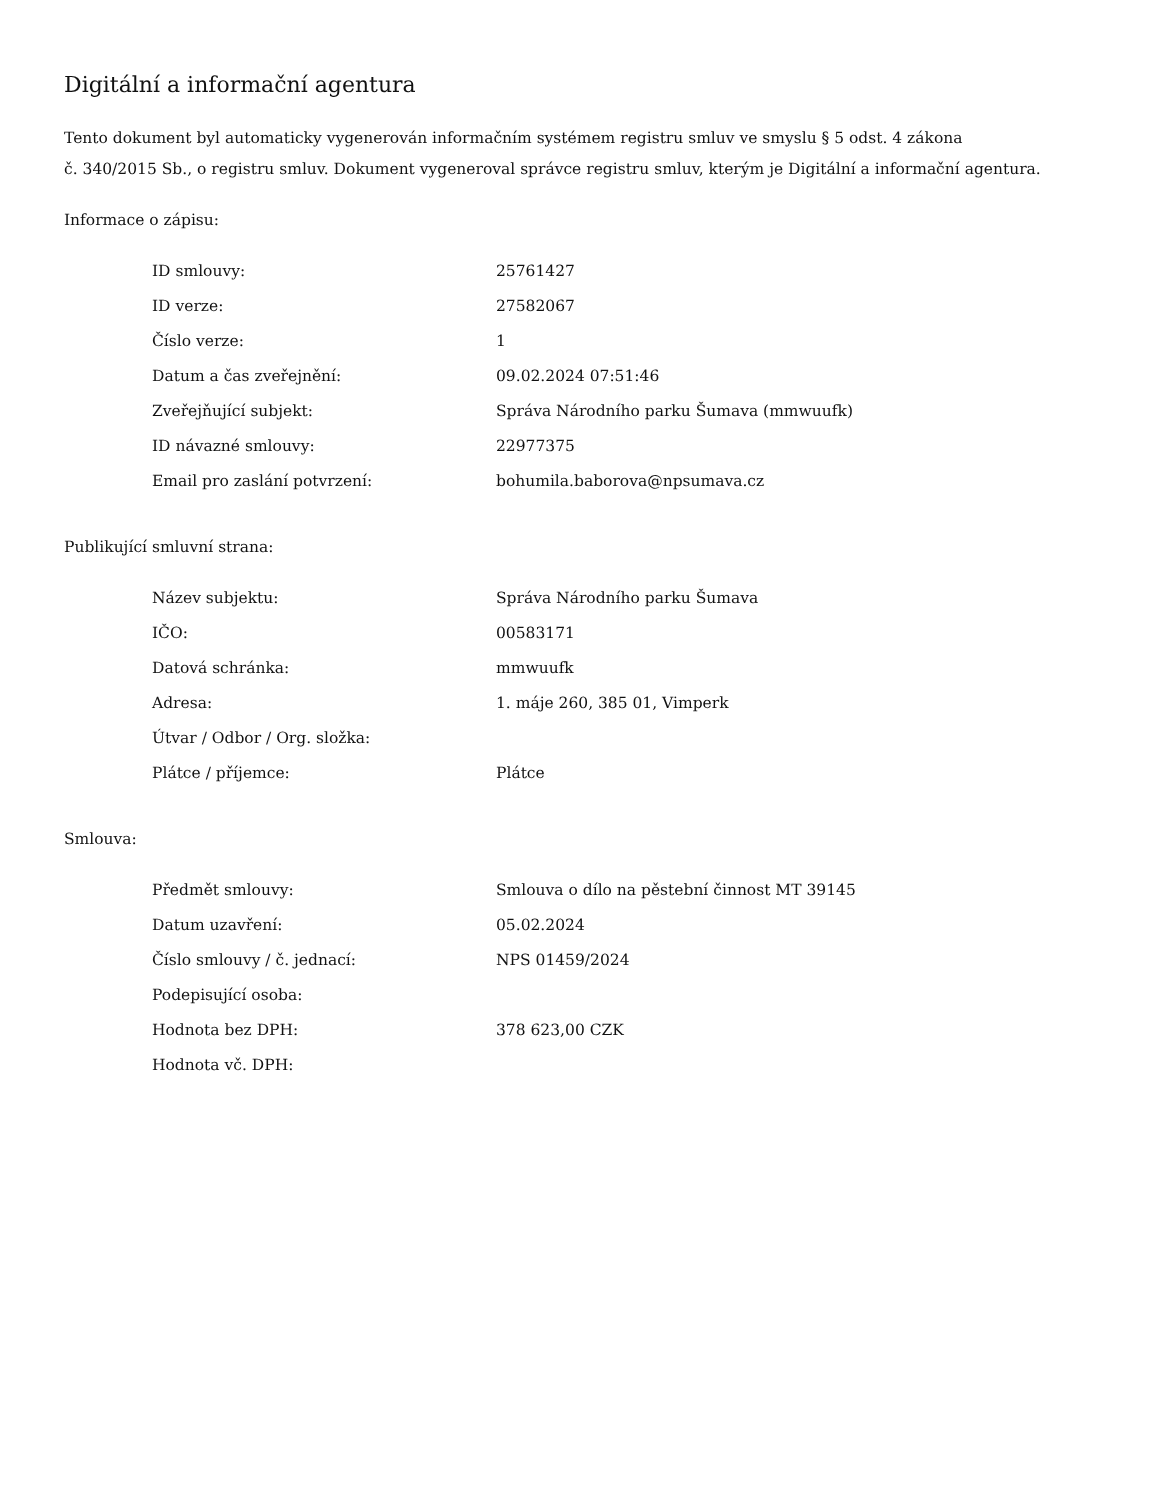Digitální a informační agentura
Tento dokument byl automaticky vygenerován informačním systémem registru smluv ve smyslu § 5 odst. 4 zákona
č. 340/2015 Sb., o registru smluv. Dokument vygeneroval správce registru smluv, kterým je Digitální a informační agentura.
Informace o zápisu:
| ID smlouvy: | 25761427 |
| ID verze: | 27582067 |
| Číslo verze: | 1 |
| Datum a čas zveřejnění: | 09.02.2024 07:51:46 |
| Zveřejňující subjekt: | Správa Národního parku Šumava (mmwuufk) |
| ID návazné smlouvy: | 22977375 |
| Email pro zaslání potvrzení: | bohumila.baborova@npsumava.cz |
Publikující smluvní strana:
| Název subjektu: | Správa Národního parku Šumava |
| IČO: | 00583171 |
| Datová schránka: | mmwuufk |
| Adresa: | 1. máje 260, 385 01, Vimperk |
| Útvar / Odbor / Org. složka: | |
| Plátce / příjemce: | Plátce |
Smlouva:
| Předmět smlouvy: | Smlouva o dílo na pěstební činnost MT 39145 |
| Datum uzavření: | 05.02.2024 |
| Číslo smlouvy / č. jednací: | NPS 01459/2024 |
| Podepisující osoba: | |
| Hodnota bez DPH: | 378 623,00 CZK |
| Hodnota vč. DPH: | |